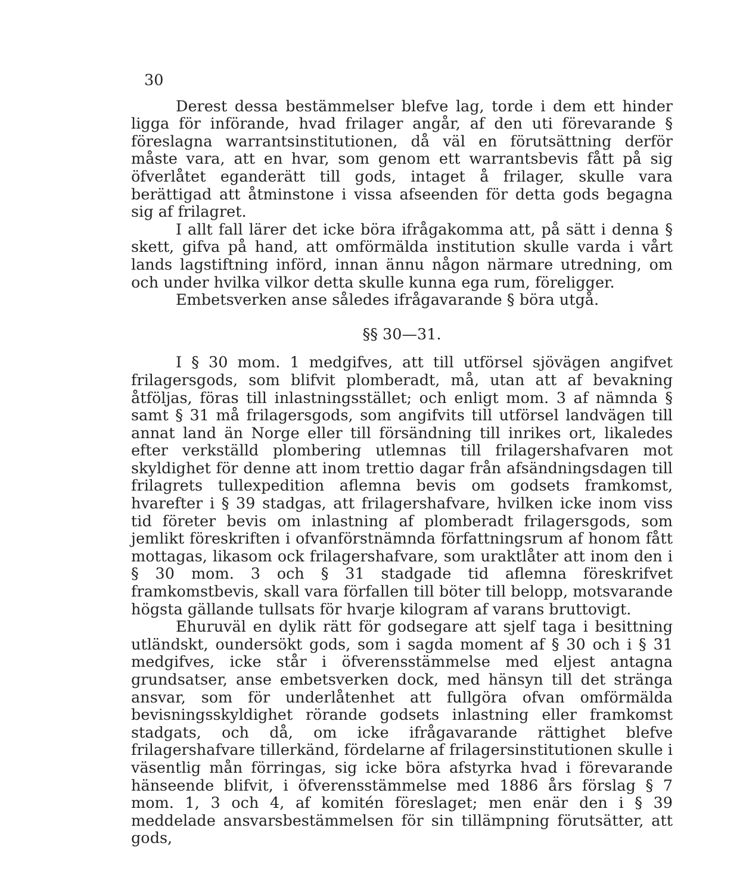30
Derest dessa bestämmelser blefve lag, torde i dem ett hinder ligga för införande, hvad frilager angår, af den uti förevarande § föreslagna warrantsinstitutionen, då väl en förutsättning derför måste vara, att en hvar, som genom ett warrantsbevis fått på sig öfverlåtet eganderätt till gods, intaget å frilager, skulle vara berättigad att åtminstone i vissa afseenden för detta gods begagna sig af frilagret.
I allt fall lärer det icke böra ifrågakomma att, på sätt i denna § skett, gifva på hand, att omförmälda institution skulle varda i vårt lands lagstiftning införd, innan ännu någon närmare utredning, om och under hvilka vilkor detta skulle kunna ega rum, föreligger.
Embetsverken anse således ifrågavarande § böra utgå.
§§ 30—31.
I § 30 mom. 1 medgifves, att till utförsel sjövägen angifvet frilagersgods, som blifvit plomberadt, må, utan att af bevakning åtföljas, föras till inlastningsstället; och enligt mom. 3 af nämnda § samt § 31 må frilagersgods, som angifvits till utförsel landvägen till annat land än Norge eller till försändning till inrikes ort, likaledes efter verkställd plombering utlemnas till frilagershafvaren mot skyldighet för denne att inom trettio dagar från afsändningsdagen till frilagrets tullexpedition aflemna bevis om godsets framkomst, hvarefter i § 39 stadgas, att frilagershafvare, hvilken icke inom viss tid företer bevis om inlastning af plomberadt frilagersgods, som jemlikt föreskriften i ofvanförstnämnda författningsrum af honom fått mottagas, likasom ock frilagershafvare, som uraktlåter att inom den i § 30 mom. 3 och § 31 stadgade tid aflemna föreskrifvet framkomstbevis, skall vara förfallen till böter till belopp, motsvarande högsta gällande tullsats för hvarje kilogram af varans bruttovigt.
Ehuruväl en dylik rätt för godsegare att sjelf taga i besittning utländskt, oundersökt gods, som i sagda moment af § 30 och i § 31 medgifves, icke står i öfverensstämmelse med eljest antagna grundsatser, anse embetsverken dock, med hänsyn till det stränga ansvar, som för underlåtenhet att fullgöra ofvan omförmälda bevisningsskyldighet rörande godsets inlastning eller framkomst stadgats, och då, om icke ifrågavarande rättighet blefve frilagershafvare tillerkänd, fördelarne af frilagersinstitutionen skulle i väsentlig mån förringas, sig icke böra afstyrka hvad i förevarande hänseende blifvit, i öfverensstämmelse med 1886 års förslag § 7 mom. 1, 3 och 4, af komitén föreslaget; men enär den i § 39 meddelade ansvarsbestämmelsen för sin tillämpning förutsätter, att gods,